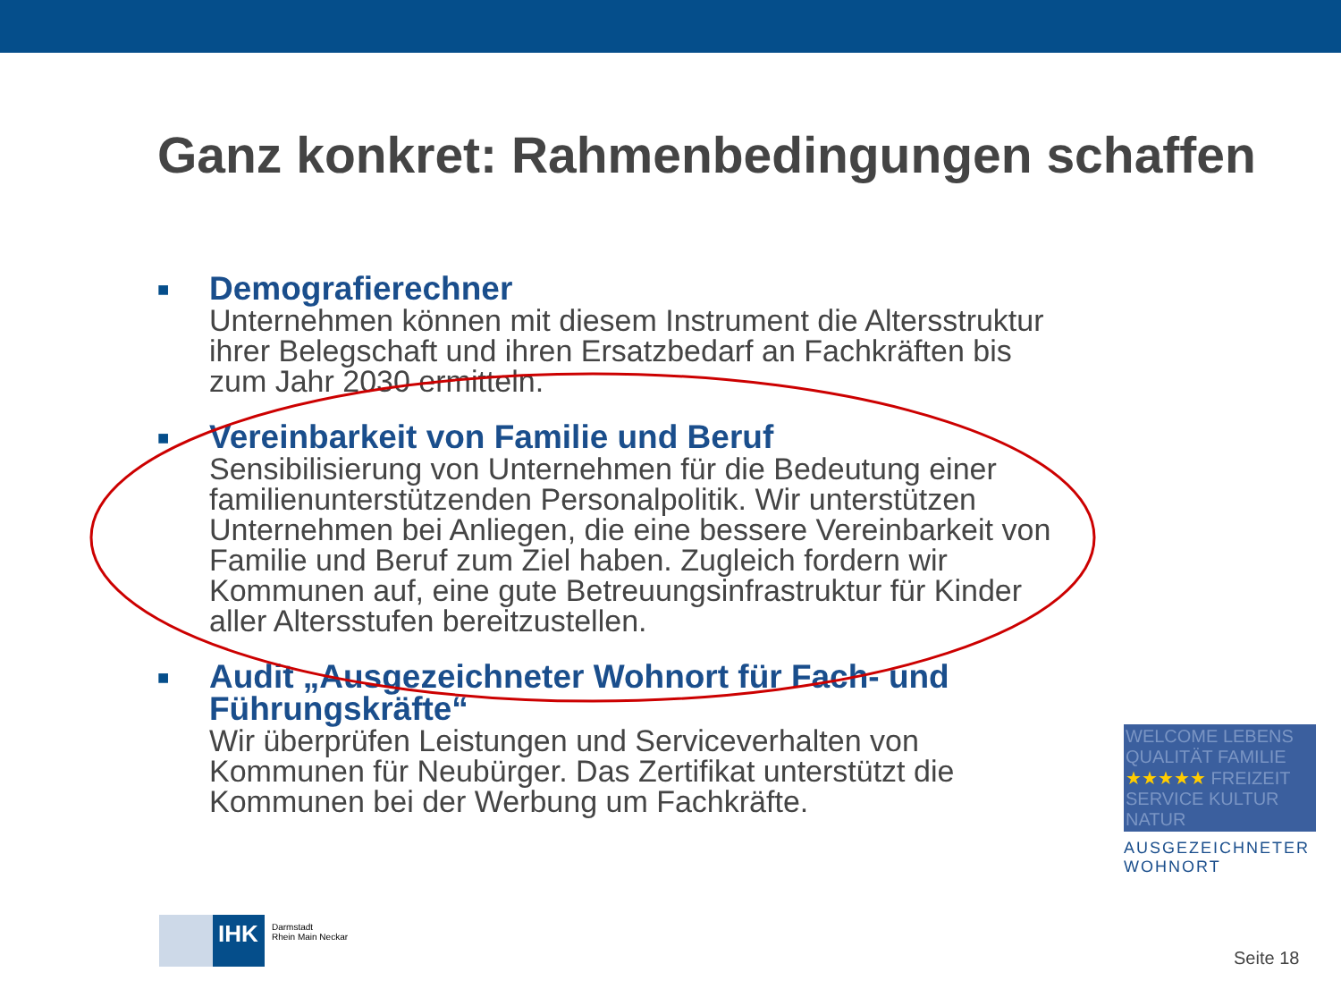Ganz konkret: Rahmenbedingungen schaffen
■
Demografierechner
Unternehmen können mit diesem Instrument die Altersstruktur ihrer Belegschaft und ihren Ersatzbedarf an Fachkräften bis zum Jahr 2030 ermitteln.
■
Vereinbarkeit von Familie und Beruf
Sensibilisierung von Unternehmen für die Bedeutung einer familienunterstützenden Personalpolitik. Wir unterstützen Unternehmen bei Anliegen, die eine bessere Vereinbarkeit von Familie und Beruf zum Ziel haben. Zugleich fordern wir Kommunen auf, eine gute Betreuungsinfrastruktur für Kinder aller Altersstufen bereitzustellen.
■
Audit „Ausgezeichneter Wohnort für Fach- und Führungskräfte“
Wir überprüfen Leistungen und Serviceverhalten von Kommunen für Neubürger. Das Zertifikat unterstützt die Kommunen bei der Werbung um Fachkräfte.
WELCOME LEBENS QUALITÄT FAMILIE ★★★★★ FREIZEIT SERVICE KULTUR NATUR
AUSGEZEICHNETER WOHNORT
IHK
Darmstadt
Rhein Main Neckar
Seite 18